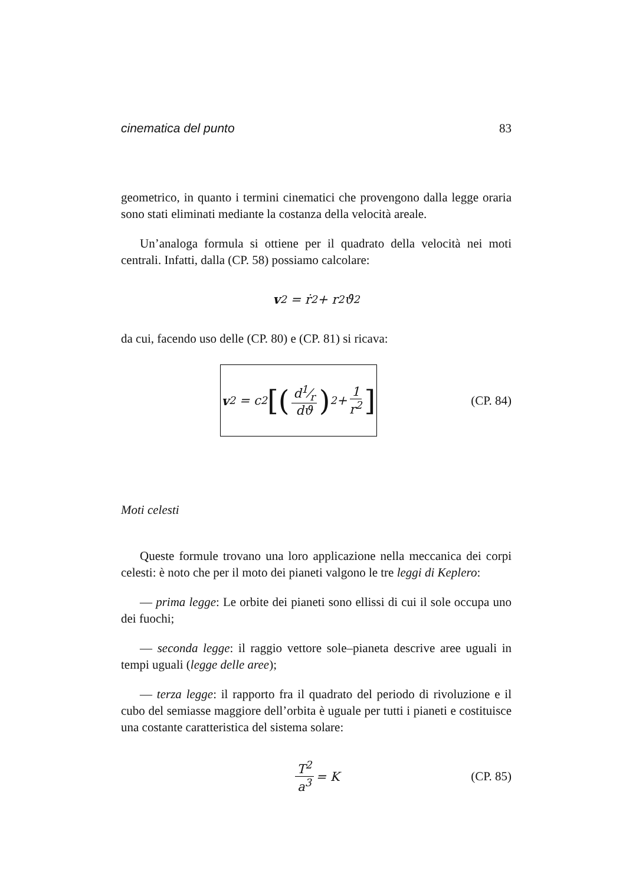cinematica del punto 83
geometrico, in quanto i termini cinematici che provengono dalla legge oraria sono stati eliminati mediante la costanza della velocità areale.
Un’analoga formula si ottiene per il quadrato della velocità nei moti centrali. Infatti, dalla (CP. 58) possiamo calcolare:
v<sup>2</sup> = ṙ<sup>2</sup> + r<sup>2</sup> ϑ̇<sup>2</sup>
da cui, facendo uso delle (CP. 80) e (CP. 81) si ricava:
v<sup>2</sup> = c<sup>2</sup> [(d1⁄r dϑ)<sup>2</sup> + 1 r<sup>2</sup>]
(CP. 84)
Moti celesti
Queste formule trovano una loro applicazione nella meccanica dei corpi celesti: è noto che per il moto dei pianeti valgono le tre leggi di Keplero:
— prima legge: Le orbite dei pianeti sono ellissi di cui il sole occupa uno dei fuochi;
— seconda legge: il raggio vettore sole–pianeta descrive aree uguali in tempi uguali (legge delle aree);
— terza legge: il rapporto fra il quadrato del periodo di rivoluzione e il cubo del semiasse maggiore dell’orbita è uguale per tutti i pianeti e costituisce una costante caratteristica del sistema solare:
T<sup>2</sup> a<sup>3</sup> = K (CP. 85)